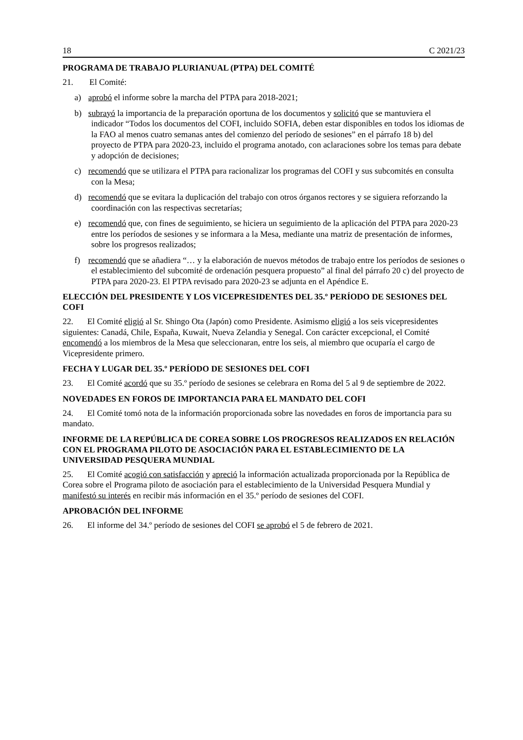18 C 2021/23
PROGRAMA DE TRABAJO PLURIANUAL (PTPA) DEL COMITÉ
21. El Comité:
a) aprobó el informe sobre la marcha del PTPA para 2018-2021;
b) subrayó la importancia de la preparación oportuna de los documentos y solicitó que se mantuviera el indicador “Todos los documentos del COFI, incluido SOFIA, deben estar disponibles en todos los idiomas de la FAO al menos cuatro semanas antes del comienzo del período de sesiones” en el párrafo 18 b) del proyecto de PTPA para 2020-23, incluido el programa anotado, con aclaraciones sobre los temas para debate y adopción de decisiones;
c) recomendó que se utilizara el PTPA para racionalizar los programas del COFI y sus subcomités en consulta con la Mesa;
d) recomendó que se evitara la duplicación del trabajo con otros órganos rectores y se siguiera reforzando la coordinación con las respectivas secretarías;
e) recomendó que, con fines de seguimiento, se hiciera un seguimiento de la aplicación del PTPA para 2020-23 entre los períodos de sesiones y se informara a la Mesa, mediante una matriz de presentación de informes, sobre los progresos realizados;
f) recomendó que se añadiera “… y la elaboración de nuevos métodos de trabajo entre los períodos de sesiones o el establecimiento del subcomité de ordenación pesquera propuesto” al final del párrafo 20 c) del proyecto de PTPA para 2020-23. El PTPA revisado para 2020-23 se adjunta en el Apéndice E.
ELECCIÓN DEL PRESIDENTE Y LOS VICEPRESIDENTES DEL 35.º PERÍODO DE SESIONES DEL COFI
22. El Comité eligió al Sr. Shingo Ota (Japón) como Presidente. Asimismo eligió a los seis vicepresidentes siguientes: Canadá, Chile, España, Kuwait, Nueva Zelandia y Senegal. Con carácter excepcional, el Comité encomendó a los miembros de la Mesa que seleccionaran, entre los seis, al miembro que ocuparía el cargo de Vicepresidente primero.
FECHA Y LUGAR DEL 35.º PERÍODO DE SESIONES DEL COFI
23. El Comité acordó que su 35.º período de sesiones se celebrara en Roma del 5 al 9 de septiembre de 2022.
NOVEDADES EN FOROS DE IMPORTANCIA PARA EL MANDATO DEL COFI
24. El Comité tomó nota de la información proporcionada sobre las novedades en foros de importancia para su mandato.
INFORME DE LA REPÚBLICA DE COREA SOBRE LOS PROGRESOS REALIZADOS EN RELACIÓN CON EL PROGRAMA PILOTO DE ASOCIACIÓN PARA EL ESTABLECIMIENTO DE LA UNIVERSIDAD PESQUERA MUNDIAL
25. El Comité acogió con satisfacción y apreció la información actualizada proporcionada por la República de Corea sobre el Programa piloto de asociación para el establecimiento de la Universidad Pesquera Mundial y manifestó su interés en recibir más información en el 35.º período de sesiones del COFI.
APROBACIÓN DEL INFORME
26. El informe del 34.º período de sesiones del COFI se aprobó el 5 de febrero de 2021.